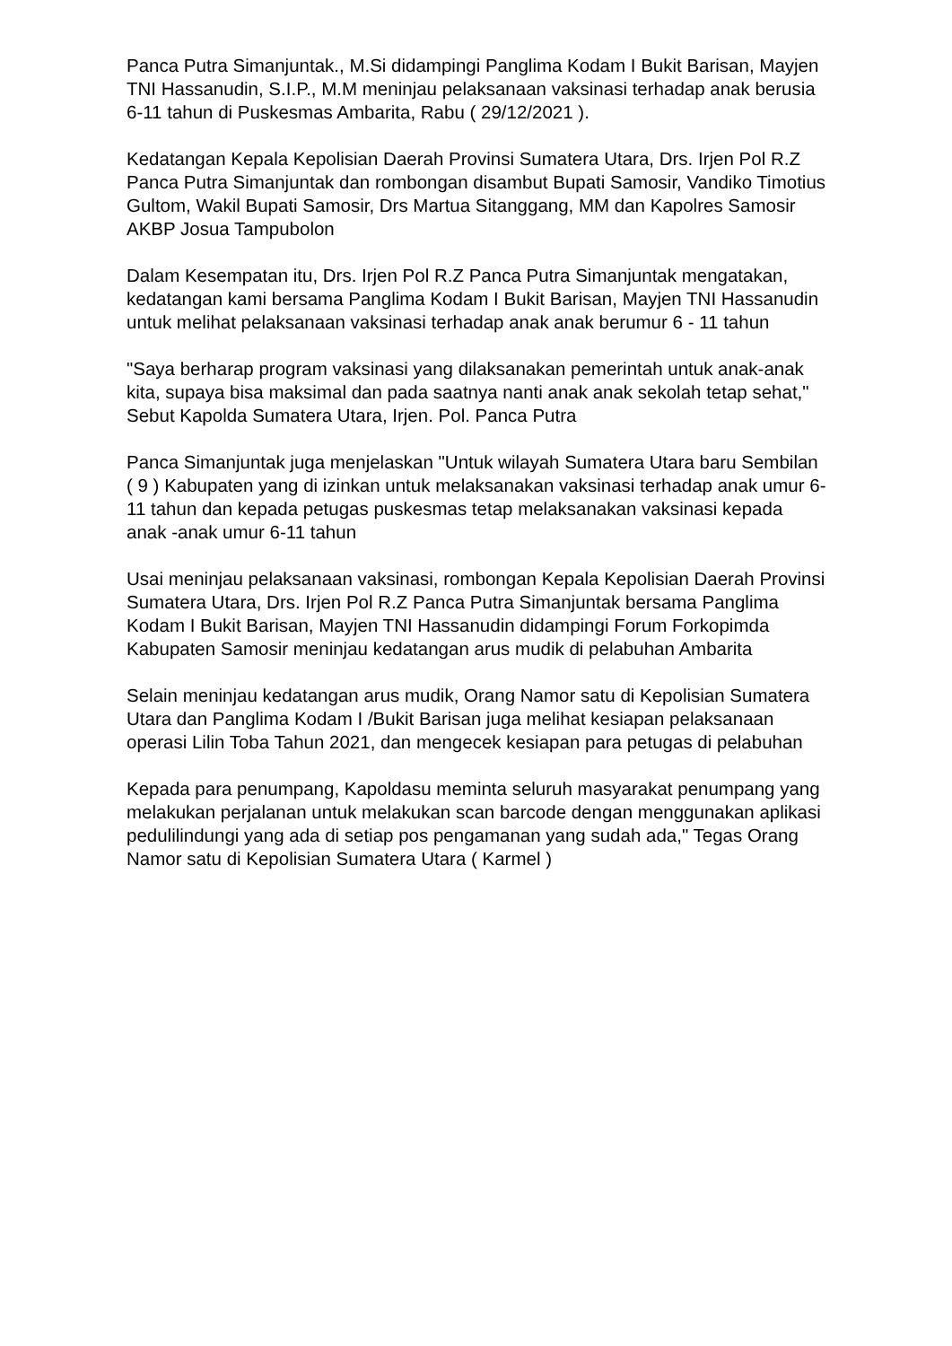Panca Putra Simanjuntak., M.Si didampingi Panglima Kodam I Bukit Barisan, Mayjen TNI Hassanudin, S.I.P., M.M meninjau pelaksanaan vaksinasi terhadap anak berusia 6-11 tahun di Puskesmas Ambarita, Rabu ( 29/12/2021 ).
Kedatangan Kepala Kepolisian Daerah Provinsi Sumatera Utara, Drs. Irjen Pol R.Z Panca Putra Simanjuntak dan rombongan disambut Bupati Samosir, Vandiko Timotius Gultom, Wakil Bupati Samosir, Drs Martua Sitanggang, MM dan Kapolres Samosir AKBP Josua Tampubolon
Dalam Kesempatan itu, Drs. Irjen Pol R.Z Panca Putra Simanjuntak mengatakan, kedatangan kami bersama Panglima Kodam I Bukit Barisan, Mayjen TNI Hassanudin untuk melihat pelaksanaan vaksinasi terhadap anak anak berumur 6 - 11 tahun
"Saya berharap program vaksinasi yang dilaksanakan pemerintah untuk anak-anak kita, supaya bisa maksimal dan pada saatnya nanti anak anak sekolah tetap sehat," Sebut Kapolda Sumatera Utara, Irjen. Pol. Panca Putra
Panca Simanjuntak juga menjelaskan "Untuk wilayah Sumatera Utara baru Sembilan ( 9 ) Kabupaten yang di izinkan untuk melaksanakan vaksinasi terhadap anak umur 6-11 tahun dan kepada petugas puskesmas tetap melaksanakan vaksinasi kepada anak -anak umur 6-11 tahun
Usai meninjau pelaksanaan vaksinasi, rombongan Kepala Kepolisian Daerah Provinsi Sumatera Utara, Drs. Irjen Pol R.Z Panca Putra Simanjuntak bersama Panglima Kodam I Bukit Barisan, Mayjen TNI Hassanudin didampingi Forum Forkopimda Kabupaten Samosir meninjau kedatangan arus mudik di pelabuhan Ambarita
Selain meninjau kedatangan arus mudik, Orang Namor satu di Kepolisian Sumatera Utara dan Panglima Kodam I /Bukit Barisan juga melihat kesiapan pelaksanaan operasi Lilin Toba Tahun 2021, dan mengecek kesiapan para petugas di pelabuhan
Kepada para penumpang, Kapoldasu meminta seluruh masyarakat penumpang yang melakukan perjalanan untuk melakukan scan barcode dengan menggunakan aplikasi pedulilindungi yang ada di setiap pos pengamanan yang sudah ada," Tegas Orang Namor satu di Kepolisian Sumatera Utara ( Karmel )